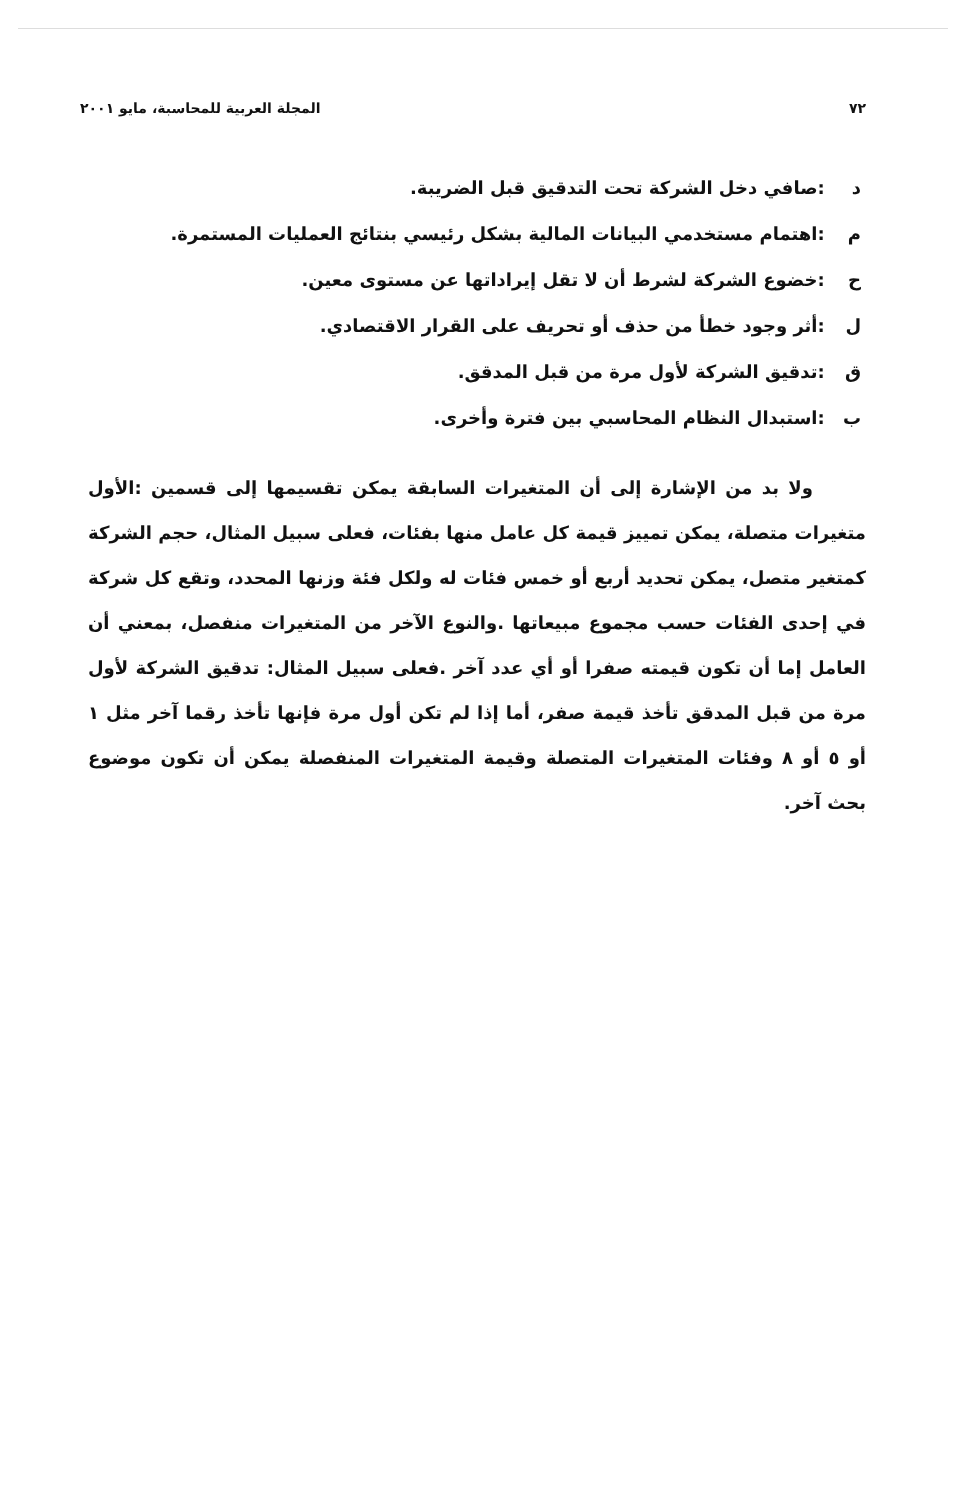٧٢ المجلة العربية للمحاسبة، مايو ٢٠٠١
د :صافي دخل الشركة تحت التدقيق قبل الضريبة.
م :اهتمام مستخدمي البيانات المالية بشكل رئيسي بنتائج العمليات المستمرة.
ح :خضوع الشركة لشرط أن لا تقل إيراداتها عن مستوى معين.
ل :أثر وجود خطأ من حذف أو تحريف على القرار الاقتصادي.
ق :تدقيق الشركة لأول مرة من قبل المدقق.
ب :استبدال النظام المحاسبي بين فترة وأخرى.
ولا بد من الإشارة إلى أن المتغيرات السابقة يمكن تقسيمها إلى قسمين :الأول متغيرات متصلة، يمكن تمييز قيمة كل عامل منها بفئات، فعلى سبيل المثال، حجم الشركة كمتغير متصل، يمكن تحديد أربع أو خمس فئات له ولكل فئة وزنها المحدد، وتقع كل شركة في إحدى الفئات حسب مجموع مبيعاتها .والنوع الآخر من المتغيرات منفصل، بمعني أن العامل إما أن تكون قيمته صفرا أو أي عدد آخر .فعلى سبيل المثال: تدقيق الشركة لأول مرة من قبل المدقق تأخذ قيمة صفر، أما إذا لم تكن أول مرة فإنها تأخذ رقما آخر مثل ١ أو ٥ أو ٨ وفئات المتغيرات المتصلة وقيمة المتغيرات المنفصلة يمكن أن تكون موضوع بحث آخر.